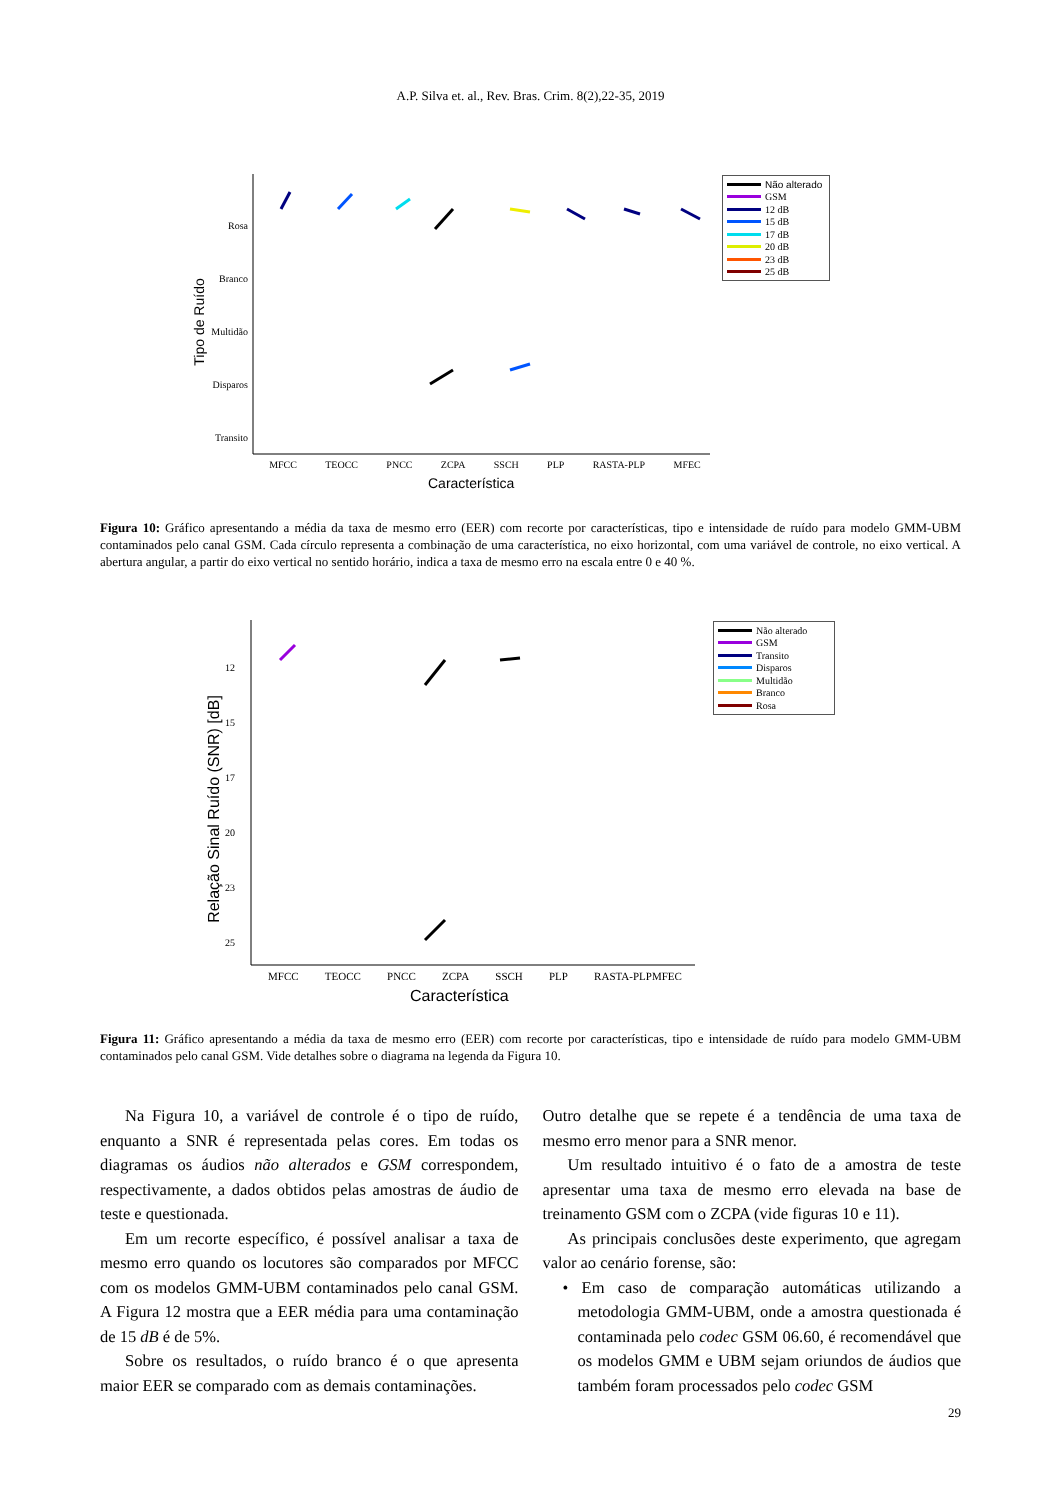A.P. Silva et. al., Rev. Bras. Crim. 8(2),22-35, 2019
Não alterado
GSM
12 dB
15 dB
17 dB
20 dB
23 dB
25 dB
Rosa
Branco
Multidão
Disparos
Transito
Tipo de Ruído
MFCC TEOCC PNCC ZCPA SSCH PLP RASTA-PLP MFEC
Característica
Figura 10: Gráfico apresentando a média da taxa de mesmo erro (EER) com recorte por características, tipo e intensidade de ruído para modelo GMM-UBM contaminados pelo canal GSM. Cada círculo representa a combinação de uma característica, no eixo horizontal, com uma variável de controle, no eixo vertical. A abertura angular, a partir do eixo vertical no sentido horário, indica a taxa de mesmo erro na escala entre 0 e 40 %.
Não alterado
GSM
Transito
Disparos
Multidão
Branco
Rosa
12
15
17
20
23
25
Relação Sinal Ruído (SNR) [dB]
MFCC TEOCC PNCC ZCPA SSCH PLP RASTA-PLPMFEC
Característica
Figura 11: Gráfico apresentando a média da taxa de mesmo erro (EER) com recorte por características, tipo e intensidade de ruído para modelo GMM-UBM contaminados pelo canal GSM. Vide detalhes sobre o diagrama na legenda da Figura 10.
Na Figura 10, a variável de controle é o tipo de ruído, enquanto a SNR é representada pelas cores. Em todas os diagramas os áudios não alterados e GSM correspondem, respectivamente, a dados obtidos pelas amostras de áudio de teste e questionada.
Em um recorte específico, é possível analisar a taxa de mesmo erro quando os locutores são comparados por MFCC com os modelos GMM-UBM contaminados pelo canal GSM. A Figura 12 mostra que a EER média para uma contaminação de 15 dB é de 5%.
Sobre os resultados, o ruído branco é o que apresenta maior EER se comparado com as demais contaminações.
Outro detalhe que se repete é a tendência de uma taxa de mesmo erro menor para a SNR menor.
Um resultado intuitivo é o fato de a amostra de teste apresentar uma taxa de mesmo erro elevada na base de treinamento GSM com o ZCPA (vide figuras 10 e 11).
As principais conclusões deste experimento, que agregam valor ao cenário forense, são:
• Em caso de comparação automáticas utilizando a metodologia GMM-UBM, onde a amostra questionada é contaminada pelo codec GSM 06.60, é recomendável que os modelos GMM e UBM sejam oriundos de áudios que também foram processados pelo codec GSM
29